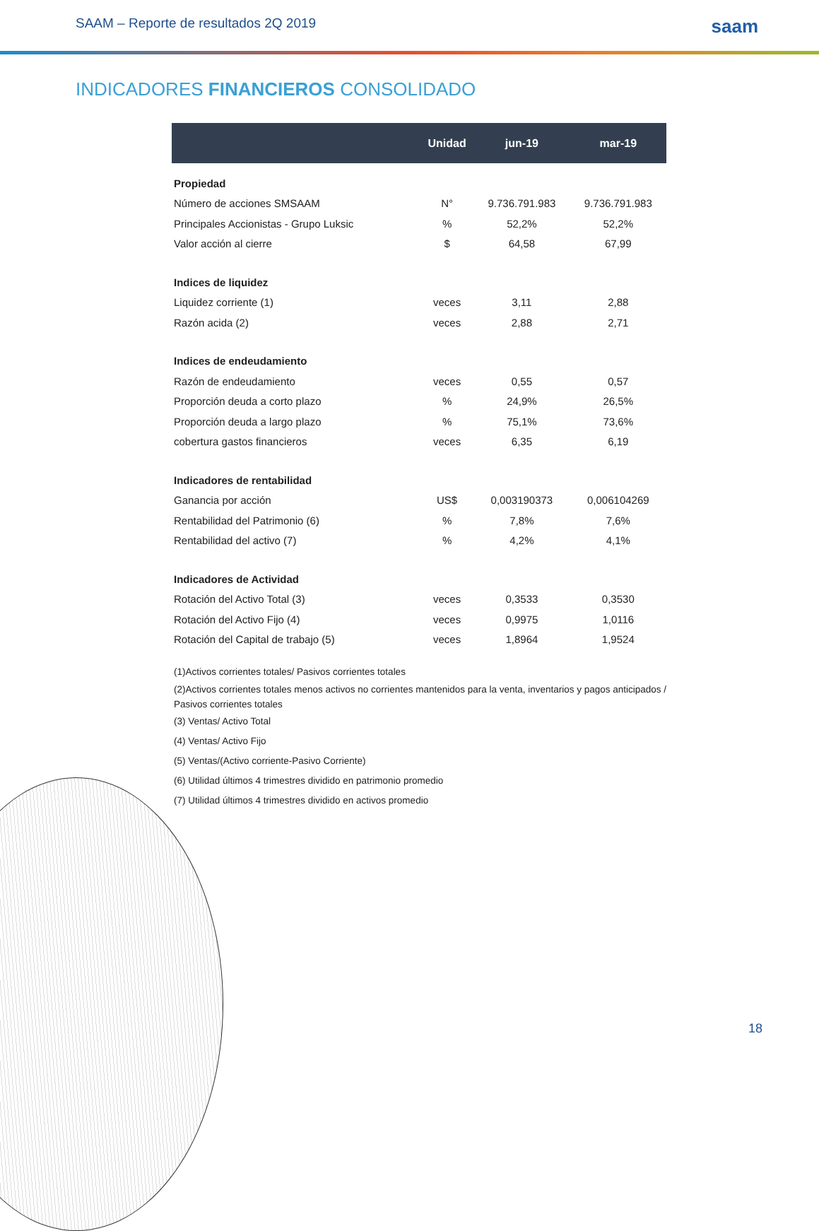SAAM – Reporte de resultados 2Q 2019 saam
INDICADORES FINANCIEROS CONSOLIDADO
| | Unidad | jun-19 | mar-19 |
| --- | --- | --- | --- |
| Propiedad | | | |
| Número de acciones SMSAAM | N° | 9.736.791.983 | 9.736.791.983 |
| Principales Accionistas - Grupo Luksic | % | 52,2% | 52,2% |
| Valor acción al cierre | $ | 64,58 | 67,99 |
| Indices de liquidez | | | |
| Liquidez corriente (1) | veces | 3,11 | 2,88 |
| Razón acida (2) | veces | 2,88 | 2,71 |
| Indices de endeudamiento | | | |
| Razón de endeudamiento | veces | 0,55 | 0,57 |
| Proporción deuda a corto plazo | % | 24,9% | 26,5% |
| Proporción deuda a largo plazo | % | 75,1% | 73,6% |
| cobertura gastos financieros | veces | 6,35 | 6,19 |
| Indicadores de rentabilidad | | | |
| Ganancia por acción | US$ | 0,003190373 | 0,006104269 |
| Rentabilidad del Patrimonio (6) | % | 7,8% | 7,6% |
| Rentabilidad del activo (7) | % | 4,2% | 4,1% |
| Indicadores de Actividad | | | |
| Rotación del Activo Total (3) | veces | 0,3533 | 0,3530 |
| Rotación del Activo Fijo (4) | veces | 0,9975 | 1,0116 |
| Rotación del Capital de trabajo (5) | veces | 1,8964 | 1,9524 |
(1)Activos corrientes totales/ Pasivos corrientes totales
(2)Activos corrientes totales menos activos no corrientes mantenidos para la venta, inventarios y pagos anticipados / Pasivos corrientes totales
(3) Ventas/ Activo Total
(4) Ventas/ Activo Fijo
(5) Ventas/(Activo corriente-Pasivo Corriente)
(6) Utilidad últimos 4 trimestres dividido en patrimonio promedio
(7) Utilidad últimos 4 trimestres dividido en activos promedio
18